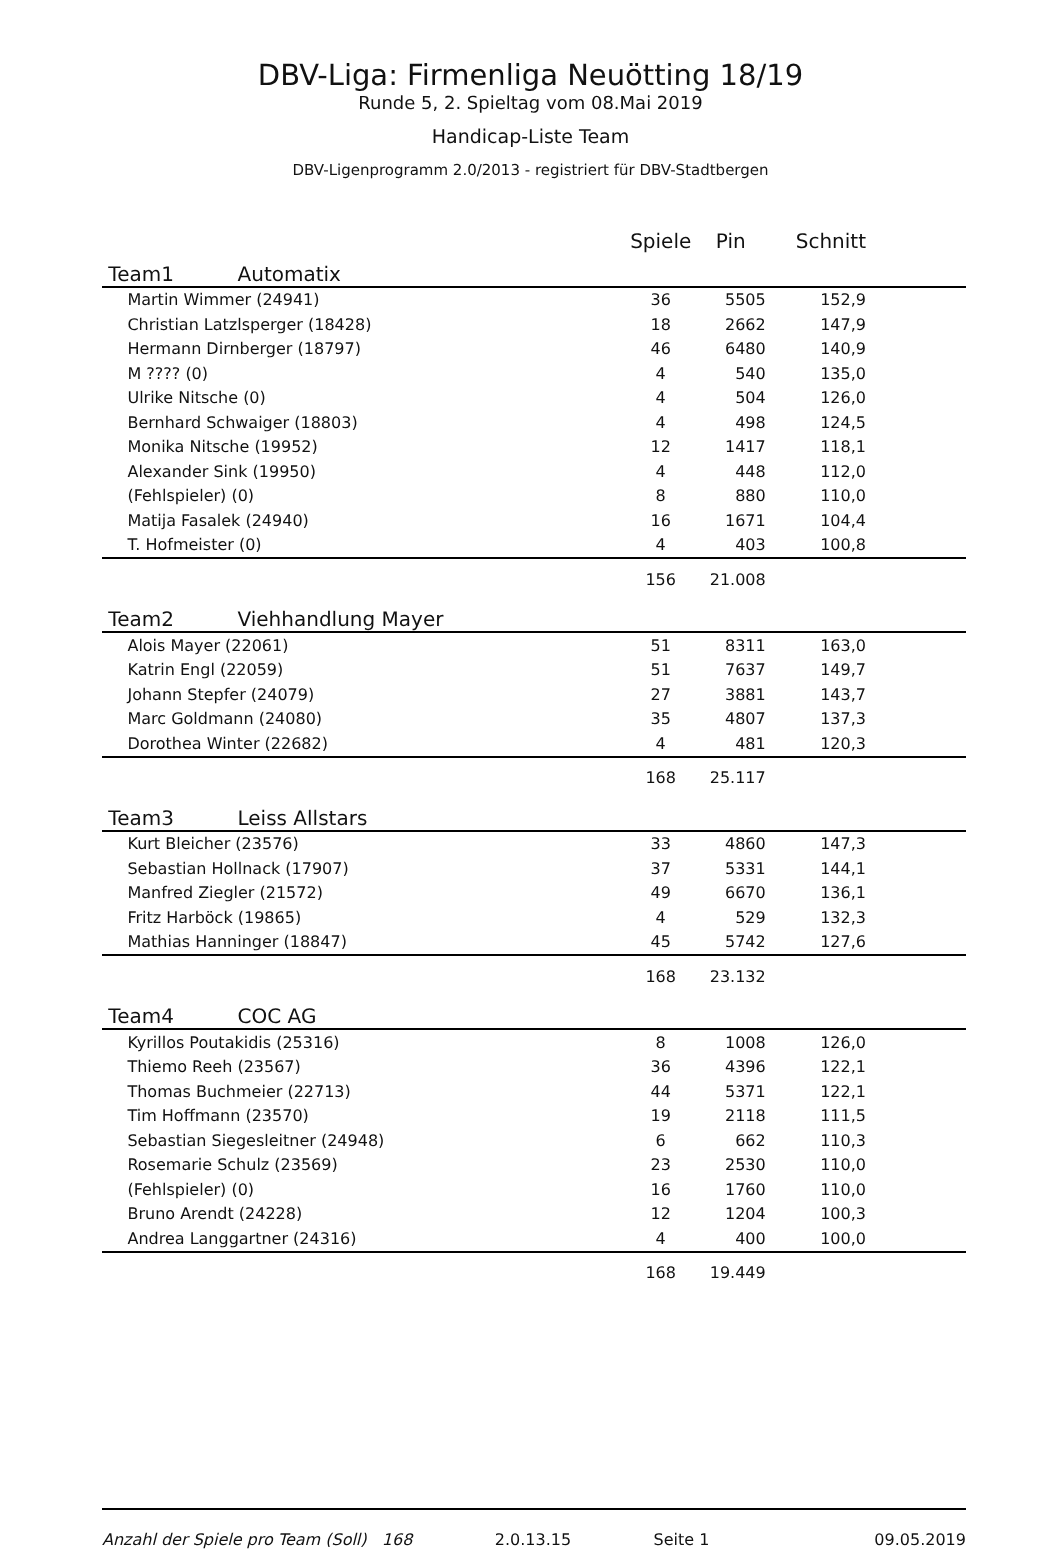DBV-Liga: Firmenliga Neuötting 18/19
Runde 5, 2. Spieltag vom 08.Mai 2019
Handicap-Liste Team
DBV-Ligenprogramm 2.0/2013 - registriert für DBV-Stadtbergen
| | Spiele | Pin | Schnitt |
| --- | --- | --- | --- |
| Team1 Automatix | | | |
| Martin Wimmer (24941) | 36 | 5505 | 152,9 |
| Christian Latzlsperger (18428) | 18 | 2662 | 147,9 |
| Hermann Dirnberger (18797) | 46 | 6480 | 140,9 |
| M ???? (0) | 4 | 540 | 135,0 |
| Ulrike Nitsche (0) | 4 | 504 | 126,0 |
| Bernhard Schwaiger (18803) | 4 | 498 | 124,5 |
| Monika Nitsche (19952) | 12 | 1417 | 118,1 |
| Alexander Sink (19950) | 4 | 448 | 112,0 |
| (Fehlspieler) (0) | 8 | 880 | 110,0 |
| Matija Fasalek (24940) | 16 | 1671 | 104,4 |
| T. Hofmeister (0) | 4 | 403 | 100,8 |
| | 156 | 21.008 | |
| Team2 Viehhandlung Mayer | | | |
| Alois Mayer (22061) | 51 | 8311 | 163,0 |
| Katrin Engl (22059) | 51 | 7637 | 149,7 |
| Johann Stepfer (24079) | 27 | 3881 | 143,7 |
| Marc Goldmann (24080) | 35 | 4807 | 137,3 |
| Dorothea Winter (22682) | 4 | 481 | 120,3 |
| | 168 | 25.117 | |
| Team3 Leiss Allstars | | | |
| Kurt Bleicher (23576) | 33 | 4860 | 147,3 |
| Sebastian Hollnack (17907) | 37 | 5331 | 144,1 |
| Manfred Ziegler (21572) | 49 | 6670 | 136,1 |
| Fritz Harböck (19865) | 4 | 529 | 132,3 |
| Mathias Hanninger (18847) | 45 | 5742 | 127,6 |
| | 168 | 23.132 | |
| Team4 COC AG | | | |
| Kyrillos Poutakidis (25316) | 8 | 1008 | 126,0 |
| Thiemo Reeh (23567) | 36 | 4396 | 122,1 |
| Thomas Buchmeier (22713) | 44 | 5371 | 122,1 |
| Tim Hoffmann (23570) | 19 | 2118 | 111,5 |
| Sebastian Siegesleitner (24948) | 6 | 662 | 110,3 |
| Rosemarie Schulz (23569) | 23 | 2530 | 110,0 |
| (Fehlspieler) (0) | 16 | 1760 | 110,0 |
| Bruno Arendt (24228) | 12 | 1204 | 100,3 |
| Andrea Langgartner (24316) | 4 | 400 | 100,0 |
| | 168 | 19.449 | |
Anzahl der Spiele pro Team (Soll) 168 2.0.13.15 Seite 1 09.05.2019